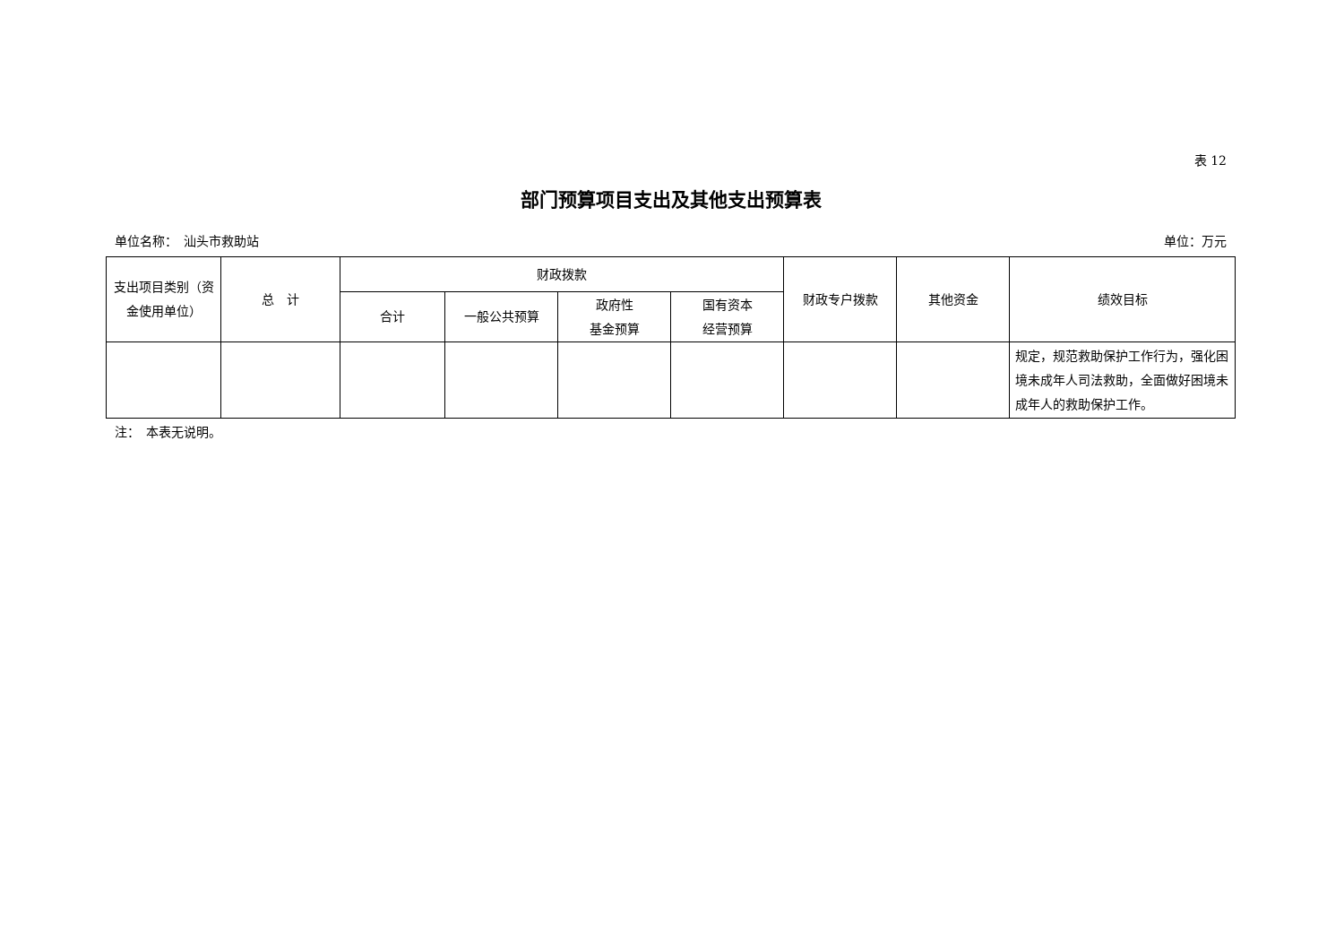表 12
部门预算项目支出及其他支出预算表
单位名称：　汕头市救助站 单位：万元
| 支出项目类别（资金使用单位） | 总 计 | 财政拨款 | | | | 财政专户拨款 | 其他资金 | 绩效目标 |
| --- | --- | --- | --- | --- | --- | --- | --- | --- |
| | | 合计 | 一般公共预算 | 政府性 基金预算 | 国有资本 经营预算 | | | |
| | | | | | | | | 规定，规范救助保护工作行为，强化困境未成年人司法救助，全面做好困境未成年人的救助保护工作。 |
注：　本表无说明。